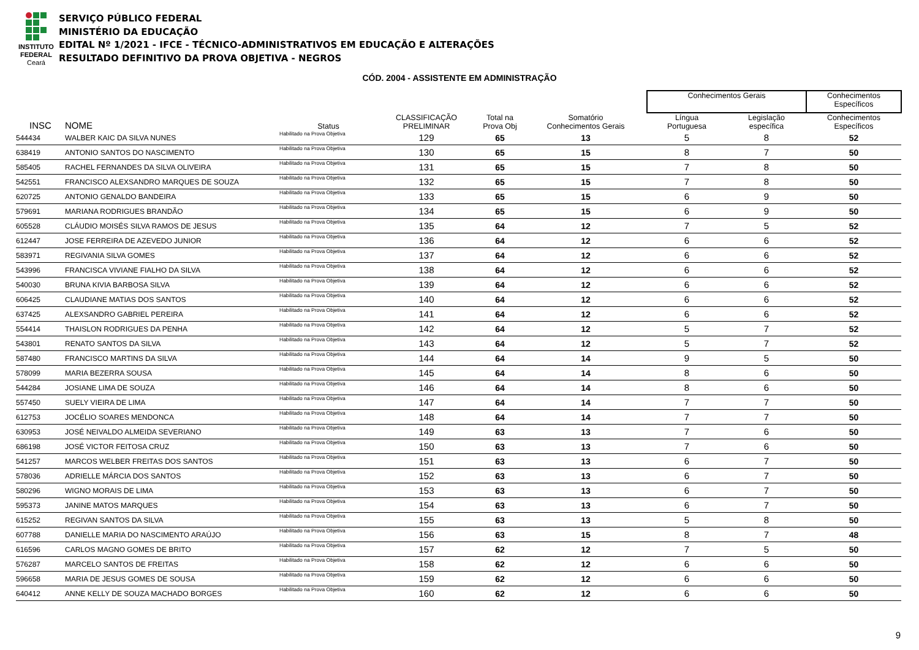INSTITUTO
FEDERAL
Ceará
SERVIÇO PÚBLICO FEDERAL
MINISTÉRIO DA EDUCAÇÃO
EDITAL Nº 1/2021 - IFCE - TÉCNICO-ADMINISTRATIVOS EM EDUCAÇÃO E ALTERAÇÕES
RESULTADO DEFINITIVO DA PROVA OBJETIVA - NEGROS
CÓD. 2004 - ASSISTENTE EM ADMINISTRAÇÃO
| | | | | | | | Conhecimentos Gerais | | Conhecimentos Específicos |
| --- | --- | --- | --- | --- | --- | --- | --- | --- | --- |
| INSC | NOME | Status | CLASSIFICAÇÃO PRELIMINAR | Total na Prova Obj | Somatório Conhecimentos Gerais | | Língua Portuguesa | Legislação específica | Conhecimentos Específicos |
| 544434 | WALBER KAIC DA SILVA NUNES | Habilitado na Prova Objetiva | 129 | 65 | 13 | | 5 | 8 | 52 |
| 638419 | ANTONIO SANTOS DO NASCIMENTO | Habilitado na Prova Objetiva | 130 | 65 | 15 | | 8 | 7 | 50 |
| 585405 | RACHEL FERNANDES DA SILVA OLIVEIRA | Habilitado na Prova Objetiva | 131 | 65 | 15 | | 7 | 8 | 50 |
| 542551 | FRANCISCO ALEXSANDRO MARQUES DE SOUZA | Habilitado na Prova Objetiva | 132 | 65 | 15 | | 7 | 8 | 50 |
| 620725 | ANTONIO GENALDO BANDEIRA | Habilitado na Prova Objetiva | 133 | 65 | 15 | | 6 | 9 | 50 |
| 579691 | MARIANA RODRIGUES BRANDÃO | Habilitado na Prova Objetiva | 134 | 65 | 15 | | 6 | 9 | 50 |
| 605528 | CLÁUDIO MOISÉS SILVA RAMOS DE JESUS | Habilitado na Prova Objetiva | 135 | 64 | 12 | | 7 | 5 | 52 |
| 612447 | JOSE FERREIRA DE AZEVEDO JUNIOR | Habilitado na Prova Objetiva | 136 | 64 | 12 | | 6 | 6 | 52 |
| 583971 | REGIVANIA SILVA GOMES | Habilitado na Prova Objetiva | 137 | 64 | 12 | | 6 | 6 | 52 |
| 543996 | FRANCISCA VIVIANE FIALHO DA SILVA | Habilitado na Prova Objetiva | 138 | 64 | 12 | | 6 | 6 | 52 |
| 540030 | BRUNA KIVIA BARBOSA SILVA | Habilitado na Prova Objetiva | 139 | 64 | 12 | | 6 | 6 | 52 |
| 606425 | CLAUDIANE MATIAS DOS SANTOS | Habilitado na Prova Objetiva | 140 | 64 | 12 | | 6 | 6 | 52 |
| 637425 | ALEXSANDRO GABRIEL PEREIRA | Habilitado na Prova Objetiva | 141 | 64 | 12 | | 6 | 6 | 52 |
| 554414 | THAISLON RODRIGUES DA PENHA | Habilitado na Prova Objetiva | 142 | 64 | 12 | | 5 | 7 | 52 |
| 543801 | RENATO SANTOS DA SILVA | Habilitado na Prova Objetiva | 143 | 64 | 12 | | 5 | 7 | 52 |
| 587480 | FRANCISCO MARTINS DA SILVA | Habilitado na Prova Objetiva | 144 | 64 | 14 | | 9 | 5 | 50 |
| 578099 | MARIA BEZERRA SOUSA | Habilitado na Prova Objetiva | 145 | 64 | 14 | | 8 | 6 | 50 |
| 544284 | JOSIANE LIMA DE SOUZA | Habilitado na Prova Objetiva | 146 | 64 | 14 | | 8 | 6 | 50 |
| 557450 | SUELY VIEIRA DE LIMA | Habilitado na Prova Objetiva | 147 | 64 | 14 | | 7 | 7 | 50 |
| 612753 | JOCÉLIO SOARES MENDONCA | Habilitado na Prova Objetiva | 148 | 64 | 14 | | 7 | 7 | 50 |
| 630953 | JOSÉ NEIVALDO ALMEIDA SEVERIANO | Habilitado na Prova Objetiva | 149 | 63 | 13 | | 7 | 6 | 50 |
| 686198 | JOSÉ VICTOR FEITOSA CRUZ | Habilitado na Prova Objetiva | 150 | 63 | 13 | | 7 | 6 | 50 |
| 541257 | MARCOS WELBER FREITAS DOS SANTOS | Habilitado na Prova Objetiva | 151 | 63 | 13 | | 6 | 7 | 50 |
| 578036 | ADRIELLE MÁRCIA DOS SANTOS | Habilitado na Prova Objetiva | 152 | 63 | 13 | | 6 | 7 | 50 |
| 580296 | WIGNO MORAIS DE LIMA | Habilitado na Prova Objetiva | 153 | 63 | 13 | | 6 | 7 | 50 |
| 595373 | JANINE MATOS MARQUES | Habilitado na Prova Objetiva | 154 | 63 | 13 | | 6 | 7 | 50 |
| 615252 | REGIVAN SANTOS DA SILVA | Habilitado na Prova Objetiva | 155 | 63 | 13 | | 5 | 8 | 50 |
| 607788 | DANIELLE MARIA DO NASCIMENTO ARAÚJO | Habilitado na Prova Objetiva | 156 | 63 | 15 | | 8 | 7 | 48 |
| 616596 | CARLOS MAGNO GOMES DE BRITO | Habilitado na Prova Objetiva | 157 | 62 | 12 | | 7 | 5 | 50 |
| 576287 | MARCELO SANTOS DE FREITAS | Habilitado na Prova Objetiva | 158 | 62 | 12 | | 6 | 6 | 50 |
| 596658 | MARIA DE JESUS GOMES DE SOUSA | Habilitado na Prova Objetiva | 159 | 62 | 12 | | 6 | 6 | 50 |
| 640412 | ANNE KELLY DE SOUZA MACHADO BORGES | Habilitado na Prova Objetiva | 160 | 62 | 12 | | 6 | 6 | 50 |
9